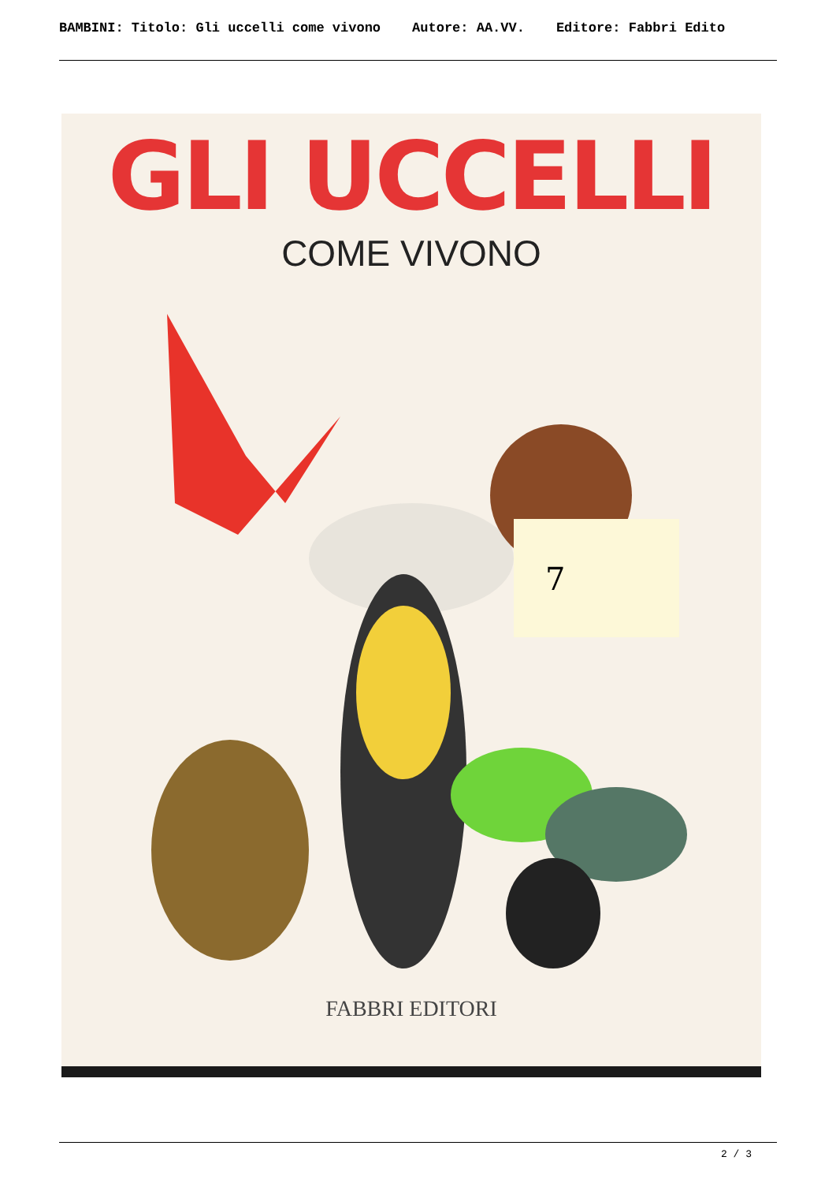BAMBINI: Titolo: Gli uccelli come vivono Autore: AA.VV. Editore: Fabbri Edito
GLI UCCELLI
COME VIVONO
7
FABBRI EDITORI
2 / 3